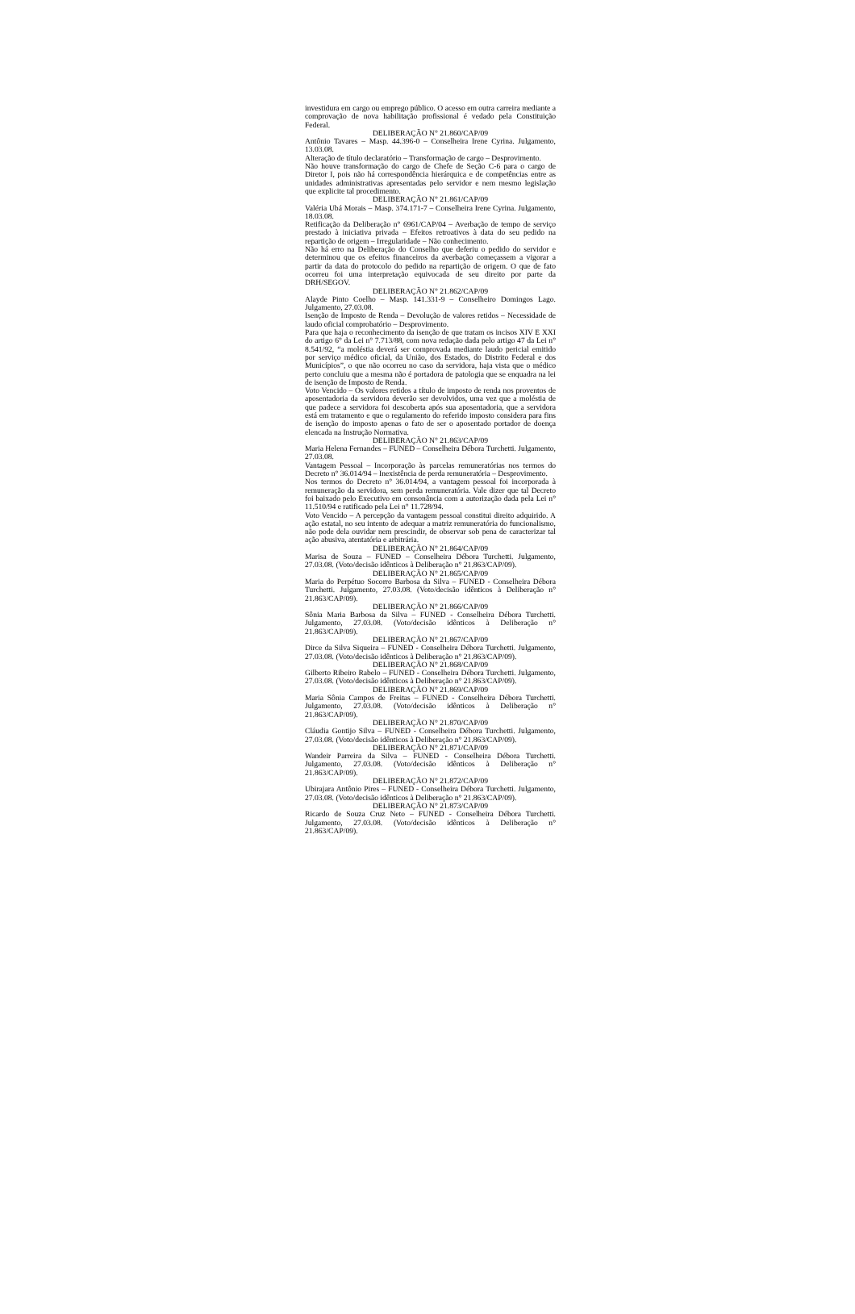investidura em cargo ou emprego público. O acesso em outra carreira mediante a comprovação de nova habilitação profissional é vedado pela Constituição Federal.
DELIBERAÇÃO N° 21.860/CAP/09
Antônio Tavares – Masp. 44.396-0 – Conselheira Irene Cyrina. Julgamento, 13.03.08.
Alteração de título declaratório – Transformação de cargo – Desprovimento.
Não houve transformação do cargo de Chefe de Seção C-6 para o cargo de Diretor I, pois não há correspondência hierárquica e de competências entre as unidades administrativas apresentadas pelo servidor e nem mesmo legislação que explicite tal procedimento.
DELIBERAÇÃO N° 21.861/CAP/09
Valéria Ubá Morais – Masp. 374.171-7 – Conselheira Irene Cyrina. Julgamento, 18.03.08.
Retificação da Deliberação n° 6961/CAP/04 – Averbação de tempo de serviço prestado à iniciativa privada – Efeitos retroativos à data do seu pedido na repartição de origem – Irregularidade – Não conhecimento.
Não há erro na Deliberação do Conselho que deferiu o pedido do servidor e determinou que os efeitos financeiros da averbação começassem a vigorar a partir da data do protocolo do pedido na repartição de origem. O que de fato ocorreu foi uma interpretação equivocada de seu direito por parte da DRH/SEGOV.
DELIBERAÇÃO N° 21.862/CAP/09
Alayde Pinto Coelho – Masp. 141.331-9 – Conselheiro Domingos Lago. Julgamento, 27.03.08.
Isenção de Imposto de Renda – Devolução de valores retidos – Necessidade de laudo oficial comprobatório – Desprovimento.
Para que haja o reconhecimento da isenção de que tratam os incisos XIV E XXI do artigo 6° da Lei n° 7.713/88, com nova redação dada pelo artigo 47 da Lei n° 8.541/92, “a moléstia deverá ser comprovada mediante laudo pericial emitido por serviço médico oficial, da União, dos Estados, do Distrito Federal e dos Municípios”, o que não ocorreu no caso da servidora, haja vista que o médico perto concluiu que a mesma não é portadora de patologia que se enquadra na lei de isenção de Imposto de Renda.
Voto Vencido – Os valores retidos a título de imposto de renda nos proventos de aposentadoria da servidora deverão ser devolvidos, uma vez que a moléstia de que padece a servidora foi descoberta após sua aposentadoria, que a servidora está em tratamento e que o regulamento do referido imposto considera para fins de isenção do imposto apenas o fato de ser o aposentado portador de doença elencada na Instrução Normativa.
DELIBERAÇÃO N° 21.863/CAP/09
Maria Helena Fernandes – FUNED – Conselheira Débora Turchetti. Julgamento, 27.03.08.
Vantagem Pessoal – Incorporação às parcelas remuneratórias nos termos do Decreto n° 36.014/94 – Inexistência de perda remuneratória – Desprovimento.
Nos termos do Decreto n° 36.014/94, a vantagem pessoal foi incorporada à remuneração da servidora, sem perda remuneratória. Vale dizer que tal Decreto foi baixado pelo Executivo em consonância com a autorização dada pela Lei n° 11.510/94 e ratificado pela Lei n° 11.728/94.
Voto Vencido – A percepção da vantagem pessoal constitui direito adquirido. A ação estatal, no seu intento de adequar a matriz remuneratória do funcionalismo, não pode dela ouvidar nem prescindir, de observar sob pena de caracterizar tal ação abusiva, atentatória e arbitrária.
DELIBERAÇÃO N° 21.864/CAP/09
Marisa de Souza – FUNED – Conselheira Débora Turchetti. Julgamento, 27.03.08. (Voto/decisão idênticos à Deliberação n° 21.863/CAP/09).
DELIBERAÇÃO N° 21.865/CAP/09
Maria do Perpétuo Socorro Barbosa da Silva – FUNED - Conselheira Débora Turchetti. Julgamento, 27.03.08. (Voto/decisão idênticos à Deliberação n° 21.863/CAP/09).
DELIBERAÇÃO N° 21.866/CAP/09
Sônia Maria Barbosa da Silva – FUNED - Conselheira Débora Turchetti. Julgamento, 27.03.08. (Voto/decisão idênticos à Deliberação n° 21.863/CAP/09).
DELIBERAÇÃO N° 21.867/CAP/09
Dirce da Silva Siqueira – FUNED - Conselheira Débora Turchetti. Julgamento, 27.03.08. (Voto/decisão idênticos à Deliberação n° 21.863/CAP/09).
DELIBERAÇÃO N° 21.868/CAP/09
Gilberto Ribeiro Rabelo – FUNED - Conselheira Débora Turchetti. Julgamento, 27.03.08. (Voto/decisão idênticos à Deliberação n° 21.863/CAP/09).
DELIBERAÇÃO N° 21.869/CAP/09
Maria Sônia Campos de Freitas – FUNED - Conselheira Débora Turchetti. Julgamento, 27.03.08. (Voto/decisão idênticos à Deliberação n° 21.863/CAP/09).
DELIBERAÇÃO N° 21.870/CAP/09
Cláudia Gontijo Silva – FUNED - Conselheira Débora Turchetti. Julgamento, 27.03.08. (Voto/decisão idênticos à Deliberação n° 21.863/CAP/09).
DELIBERAÇÃO N° 21.871/CAP/09
Wandeir Parreira da Silva – FUNED - Conselheira Débora Turchetti. Julgamento, 27.03.08. (Voto/decisão idênticos à Deliberação n° 21.863/CAP/09).
DELIBERAÇÃO N° 21.872/CAP/09
Ubirajara Antônio Pires – FUNED - Conselheira Débora Turchetti. Julgamento, 27.03.08. (Voto/decisão idênticos à Deliberação n° 21.863/CAP/09).
DELIBERAÇÃO N° 21.873/CAP/09
Ricardo de Souza Cruz Neto – FUNED - Conselheira Débora Turchetti. Julgamento, 27.03.08. (Voto/decisão idênticos à Deliberação n° 21.863/CAP/09).